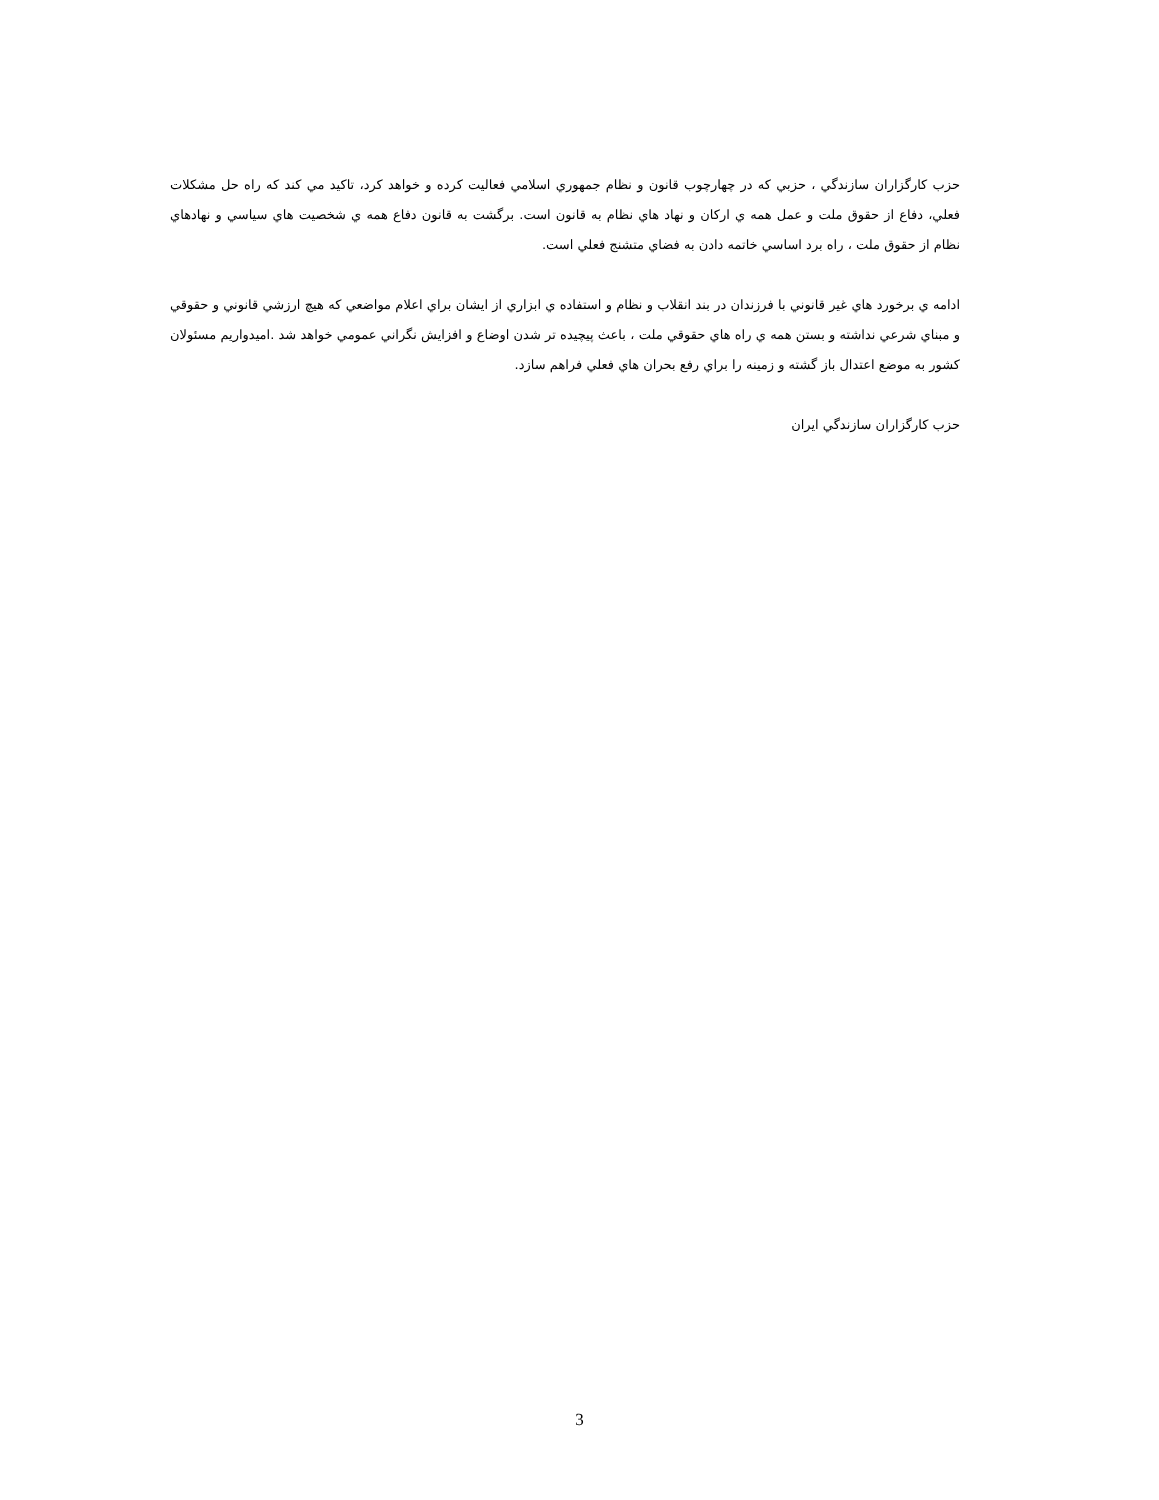حزب کارگزاران سازندگي ، حزبي که در چهارچوب قانون و نظام جمهوري اسلامي فعاليت کرده و خواهد کرد، تاکيد مي کند که راه حل مشکلات فعلي، دفاع از حقوق ملت و عمل همه ي ارکان و نهاد هاي نظام به قانون است. برگشت به قانون دفاع همه ي شخصيت هاي سياسي و نهادهاي نظام از حقوق ملت ، راه برد اساسي خاتمه دادن به فضاي متشنج فعلي است.
ادامه ي برخورد هاي غير قانوني با فرزندان در بند انقلاب و نظام و استفاده ي ابزاري از ايشان براي اعلام مواضعي که هيچ ارزشي قانوني و حقوقي و مبناي شرعي نداشته و بستن همه ي راه هاي حقوقي ملت ، باعث پيچيده تر شدن اوضاع و افزايش نگراني عمومي خواهد شد .اميدواريم مسئولان کشور به موضع اعتدال باز گشته و زمينه را براي رفع بحران هاي فعلي فراهم سازد.
حزب کارگزاران سازندگي ايران
3